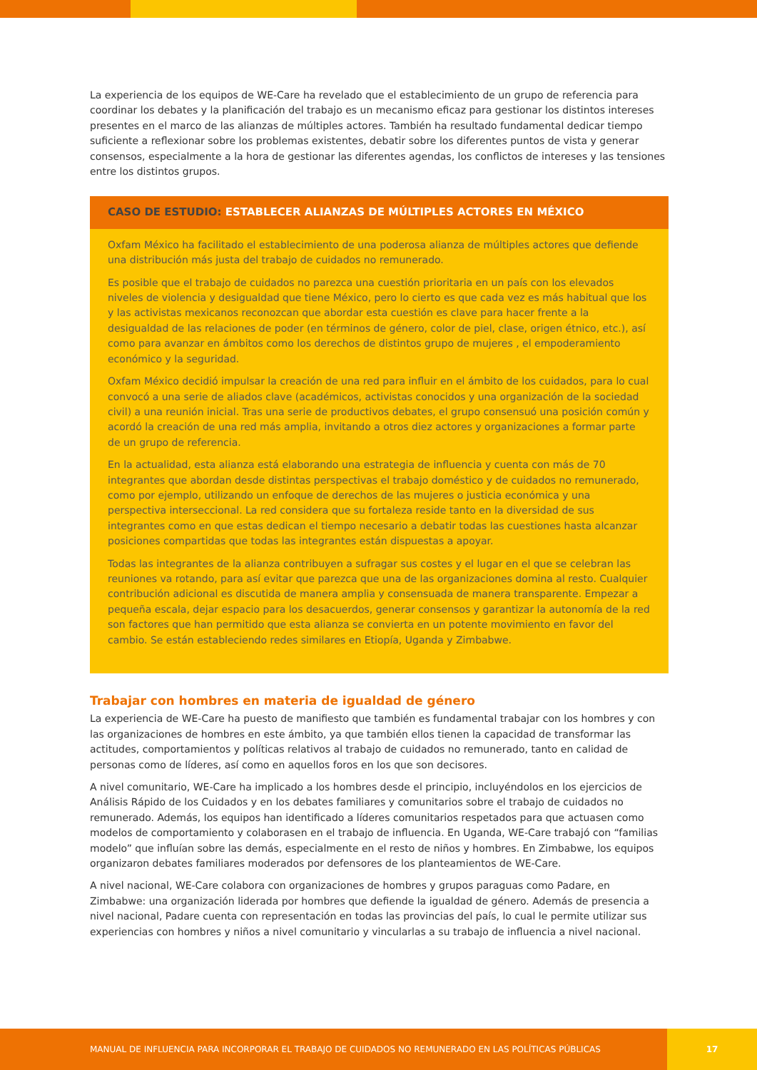La experiencia de los equipos de WE-Care ha revelado que el establecimiento de un grupo de referencia para coordinar los debates y la planificación del trabajo es un mecanismo eficaz para gestionar los distintos intereses presentes en el marco de las alianzas de múltiples actores. También ha resultado fundamental dedicar tiempo suficiente a reflexionar sobre los problemas existentes, debatir sobre los diferentes puntos de vista y generar consensos, especialmente a la hora de gestionar las diferentes agendas, los conflictos de intereses y las tensiones entre los distintos grupos.
CASO DE ESTUDIO: ESTABLECER ALIANZAS DE MÚLTIPLES ACTORES EN MÉXICO
Oxfam México ha facilitado el establecimiento de una poderosa alianza de múltiples actores que defiende una distribución más justa del trabajo de cuidados no remunerado.
Es posible que el trabajo de cuidados no parezca una cuestión prioritaria en un país con los elevados niveles de violencia y desigualdad que tiene México, pero lo cierto es que cada vez es más habitual que los y las activistas mexicanos reconozcan que abordar esta cuestión es clave para hacer frente a la desigualdad de las relaciones de poder (en términos de género, color de piel, clase, origen étnico, etc.), así como para avanzar en ámbitos como los derechos de distintos grupo de mujeres , el empoderamiento económico y la seguridad.
Oxfam México decidió impulsar la creación de una red para influir en el ámbito de los cuidados, para lo cual convocó a una serie de aliados clave (académicos, activistas conocidos y una organización de la sociedad civil) a una reunión inicial. Tras una serie de productivos debates, el grupo consensuó una posición común y acordó la creación de una red más amplia, invitando a otros diez actores y organizaciones a formar parte de un grupo de referencia.
En la actualidad, esta alianza está elaborando una estrategia de influencia y cuenta con más de 70 integrantes que abordan desde distintas perspectivas el trabajo doméstico y de cuidados no remunerado, como por ejemplo, utilizando un enfoque de derechos de las mujeres o justicia económica y una perspectiva interseccional. La red considera que su fortaleza reside tanto en la diversidad de sus integrantes como en que estas dedican el tiempo necesario a debatir todas las cuestiones hasta alcanzar posiciones compartidas que todas las integrantes están dispuestas a apoyar.
Todas las integrantes de la alianza contribuyen a sufragar sus costes y el lugar en el que se celebran las reuniones va rotando, para así evitar que parezca que una de las organizaciones domina al resto. Cualquier contribución adicional es discutida de manera amplia y consensuada de manera transparente. Empezar a pequeña escala, dejar espacio para los desacuerdos, generar consensos y garantizar la autonomía de la red son factores que han permitido que esta alianza se convierta en un potente movimiento en favor del cambio. Se están estableciendo redes similares en Etiopía, Uganda y Zimbabwe.
Trabajar con hombres en materia de igualdad de género
La experiencia de WE-Care ha puesto de manifiesto que también es fundamental trabajar con los hombres y con las organizaciones de hombres en este ámbito, ya que también ellos tienen la capacidad de transformar las actitudes, comportamientos y políticas relativos al trabajo de cuidados no remunerado, tanto en calidad de personas como de líderes, así como en aquellos foros en los que son decisores.
A nivel comunitario, WE-Care ha implicado a los hombres desde el principio, incluyéndolos en los ejercicios de Análisis Rápido de los Cuidados y en los debates familiares y comunitarios sobre el trabajo de cuidados no remunerado. Además, los equipos han identificado a líderes comunitarios respetados para que actuasen como modelos de comportamiento y colaborasen en el trabajo de influencia. En Uganda, WE-Care trabajó con “familias modelo” que influían sobre las demás, especialmente en el resto de niños y hombres. En Zimbabwe, los equipos organizaron debates familiares moderados por defensores de los planteamientos de WE-Care.
A nivel nacional, WE-Care colabora con organizaciones de hombres y grupos paraguas como Padare, en Zimbabwe: una organización liderada por hombres que defiende la igualdad de género. Además de presencia a nivel nacional, Padare cuenta con representación en todas las provincias del país, lo cual le permite utilizar sus experiencias con hombres y niños a nivel comunitario y vincularlas a su trabajo de influencia a nivel nacional.
MANUAL DE INFLUENCIA PARA INCORPORAR EL TRABAJO DE CUIDADOS NO REMUNERADO EN LAS POLÍTICAS PÚBLICAS 17